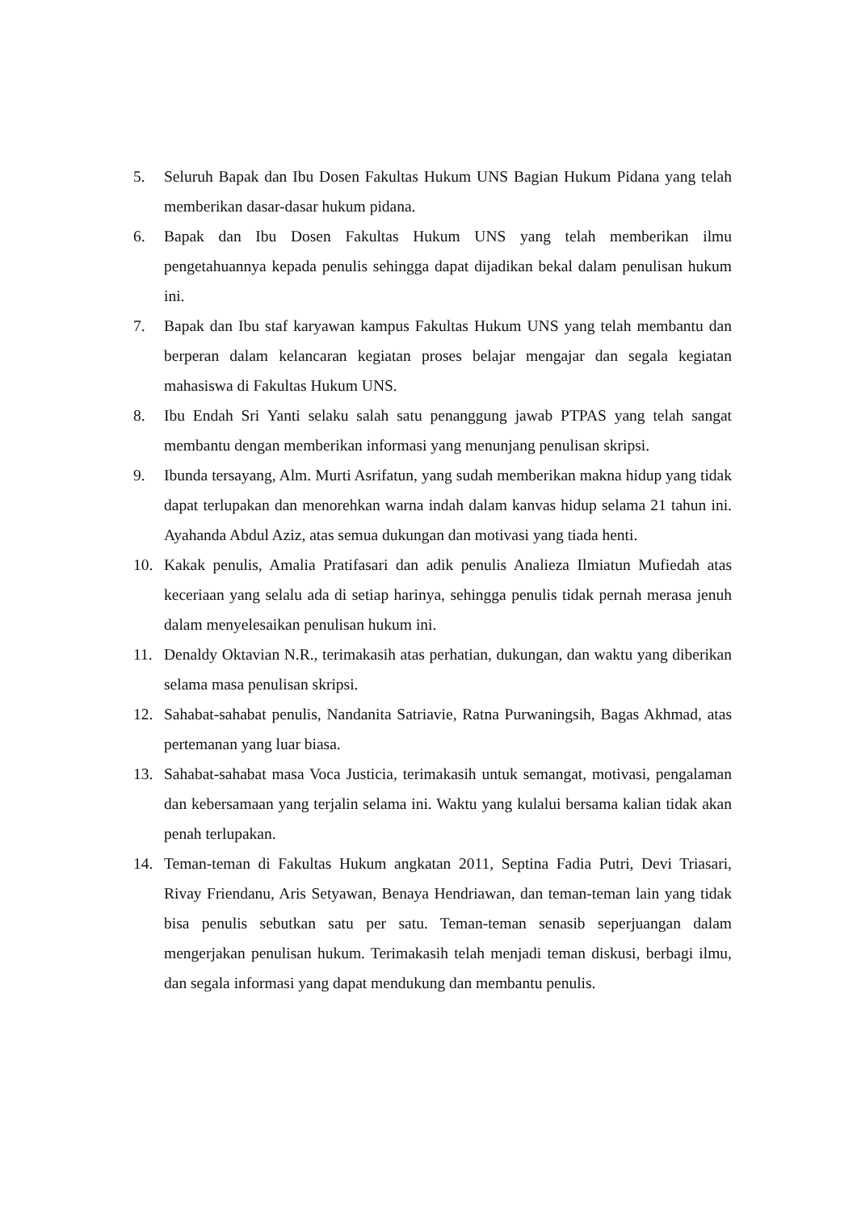5. Seluruh Bapak dan Ibu Dosen Fakultas Hukum UNS Bagian Hukum Pidana yang telah memberikan dasar-dasar hukum pidana.
6. Bapak dan Ibu Dosen Fakultas Hukum UNS yang telah memberikan ilmu pengetahuannya kepada penulis sehingga dapat dijadikan bekal dalam penulisan hukum ini.
7. Bapak dan Ibu staf karyawan kampus Fakultas Hukum UNS yang telah membantu dan berperan dalam kelancaran kegiatan proses belajar mengajar dan segala kegiatan mahasiswa di Fakultas Hukum UNS.
8. Ibu Endah Sri Yanti selaku salah satu penanggung jawab PTPAS yang telah sangat membantu dengan memberikan informasi yang menunjang penulisan skripsi.
9. Ibunda tersayang, Alm. Murti Asrifatun, yang sudah memberikan makna hidup yang tidak dapat terlupakan dan menorehkan warna indah dalam kanvas hidup selama 21 tahun ini. Ayahanda Abdul Aziz, atas semua dukungan dan motivasi yang tiada henti.
10. Kakak penulis, Amalia Pratifasari dan adik penulis Analieza Ilmiatun Mufiedah atas keceriaan yang selalu ada di setiap harinya, sehingga penulis tidak pernah merasa jenuh dalam menyelesaikan penulisan hukum ini.
11. Denaldy Oktavian N.R., terimakasih atas perhatian, dukungan, dan waktu yang diberikan selama masa penulisan skripsi.
12. Sahabat-sahabat penulis, Nandanita Satriavie, Ratna Purwaningsih, Bagas Akhmad, atas pertemanan yang luar biasa.
13. Sahabat-sahabat masa Voca Justicia, terimakasih untuk semangat, motivasi, pengalaman dan kebersamaan yang terjalin selama ini. Waktu yang kulalui bersama kalian tidak akan penah terlupakan.
14. Teman-teman di Fakultas Hukum angkatan 2011, Septina Fadia Putri, Devi Triasari, Rivay Friendanu, Aris Setyawan, Benaya Hendriawan, dan teman-teman lain yang tidak bisa penulis sebutkan satu per satu. Teman-teman senasib seperjuangan dalam mengerjakan penulisan hukum. Terimakasih telah menjadi teman diskusi, berbagi ilmu, dan segala informasi yang dapat mendukung dan membantu penulis.